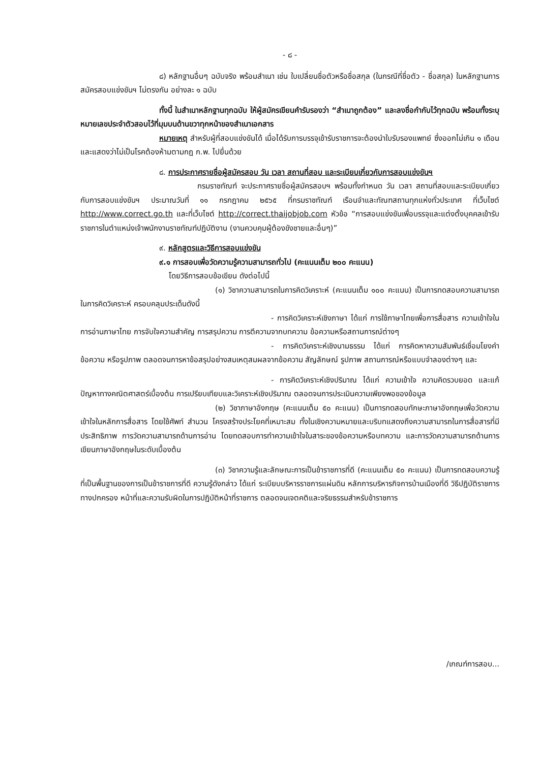- ๘ -
๘) หลักฐานอื่นๆ ฉบับจริง พร้อมสำเนา เช่น ใบเปลี่ยนชื่อตัวหรือชื่อสกุล (ในกรณีที่ชื่อตัว - ชื่อสกุล) ในหลักฐานการสมัครสอบแข่งขันฯ ไม่ตรงกัน อย่างละ ๑ ฉบับ
ทั้งนี้ ในสำเนาหลักฐานทุกฉบับ ให้ผู้สมัครเขียนคำรับรองว่า “สำเนาถูกต้อง” และลงชื่อกำกับไว้ทุกฉบับ พร้อมทั้งระบุหมายเลขประจำตัวสอบไว้ที่มุมบนด้านขวาทุกหน้าของสำเนาเอกสาร
หมายเหตุ สำหรับผู้ที่สอบแข่งขันได้ เมื่อได้รับการบรรจุเข้ารับราชการจะต้องนำใบรับรองแพทย์ ซึ่งออกไม่เกิน ๑ เดือน และแสดงว่าไม่เป็นโรคต้องห้ามตามกฎ ก.พ. ไปยื่นด้วย
๘. การประกาศรายชื่อผู้สมัครสอบ วัน เวลา สถานที่สอบ และระเบียบเกี่ยวกับการสอบแข่งขันฯ
กรมราชทัณฑ์ จะประกาศรายชื่อผู้สมัครสอบฯ พร้อมทั้งกำหนด วัน เวลา สถานที่สอบและระเบียบเกี่ยวกับการสอบแข่งขันฯ ประมาณวันที่ ๑๑ กรกฎาคม ๒๕๖๕ ที่กรมราชทัณฑ์ เรือนจำและทัณฑสถานทุกแห่งทั่วประเทศ ที่เว็บไซต์ http://www.correct.go.th และที่เว็บไซต์ http://correct.thaijobjob.com หัวข้อ “การสอบแข่งขันเพื่อบรรจุและแต่งตั้งบุคคลเข้ารับราชการในตำแหน่งเจ้าพนักงานราชทัณฑ์ปฏิบัติงาน (งานควบคุมผู้ต้องขังชายและอื่นๆ)”
๙. หลักสูตรและวิธีการสอบแข่งขัน
๙.๑ การสอบเพื่อวัดความรู้ความสามารถทั่วไป (คะแนนเต็ม ๒๐๐ คะแนน)
โดยวิธีการสอบข้อเขียน ดังต่อไปนี้
(๑) วิชาความสามารถในการคิดวิเคราะห์ (คะแนนเต็ม ๑๐๐ คะแนน) เป็นการทดสอบความสามารถในการคิดวิเคราะห์ ครอบคลุมประเด็นดังนี้
- การคิดวิเคราะห์เชิงภาษา ได้แก่ การใช้ภาษาไทยเพื่อการสื่อสาร ความเข้าใจในการอ่านภาษาไทย การจับใจความสำคัญ การสรุปความ การตีความจากบทความ ข้อความหรือสถานการณ์ต่างๆ
- การคิดวิเคราะห์เชิงนามธรรม ได้แก่ การคิดหาความสัมพันธ์เชื่อมโยงคำ ข้อความ หรือรูปภาพ ตลอดจนการหาข้อสรุปอย่างสมเหตุสมผลจากข้อความ สัญลักษณ์ รูปภาพ สถานการณ์หรือแบบจำลองต่างๆ และ
- การคิดวิเคราะห์เชิงปริมาณ ได้แก่ ความเข้าใจ ความคิดรวบยอด และแก้ปัญหาทางคณิตศาสตร์เบื้องต้น การเปรียบเทียบและวิเคราะห์เชิงปริมาณ ตลอดจนการประเมินความเพียงพอของข้อมูล
(๒) วิชาภาษาอังกฤษ (คะแนนเต็ม ๕๐ คะแนน) เป็นการทดสอบทักษะภาษาอังกฤษเพื่อวัดความเข้าใจในหลักการสื่อสาร โดยใช้ศัพท์ สำนวน โครงสร้างประโยคที่เหมาะสม ทั้งในเชิงความหมายและบริบทแสดงถึงความสามารถในการสื่อสารที่มีประสิทธิภาพ การวัดความสามารถด้านการอ่าน โดยทดสอบการทำความเข้าใจในสาระของข้อความหรือบทความ และการวัดความสามารถด้านการเขียนภาษาอังกฤษในระดับเบื้องต้น
(๓) วิชาความรู้และลักษณะการเป็นข้าราชการที่ดี (คะแนนเต็ม ๕๐ คะแนน) เป็นการทดสอบความรู้ที่เป็นพื้นฐานของการเป็นข้าราชการที่ดี ความรู้ดังกล่าว ได้แก่ ระเบียบบริหารราชการแผ่นดิน หลักการบริหารกิจการบ้านเมืองที่ดี วิธีปฏิบัติราชการทางปกครอง หน้าที่และความรับผิดในการปฏิบัติหน้าที่ราชการ ตลอดจนเจตคติและจริยธรรมสำหรับข้าราชการ
/เกณฑ์การสอบ...